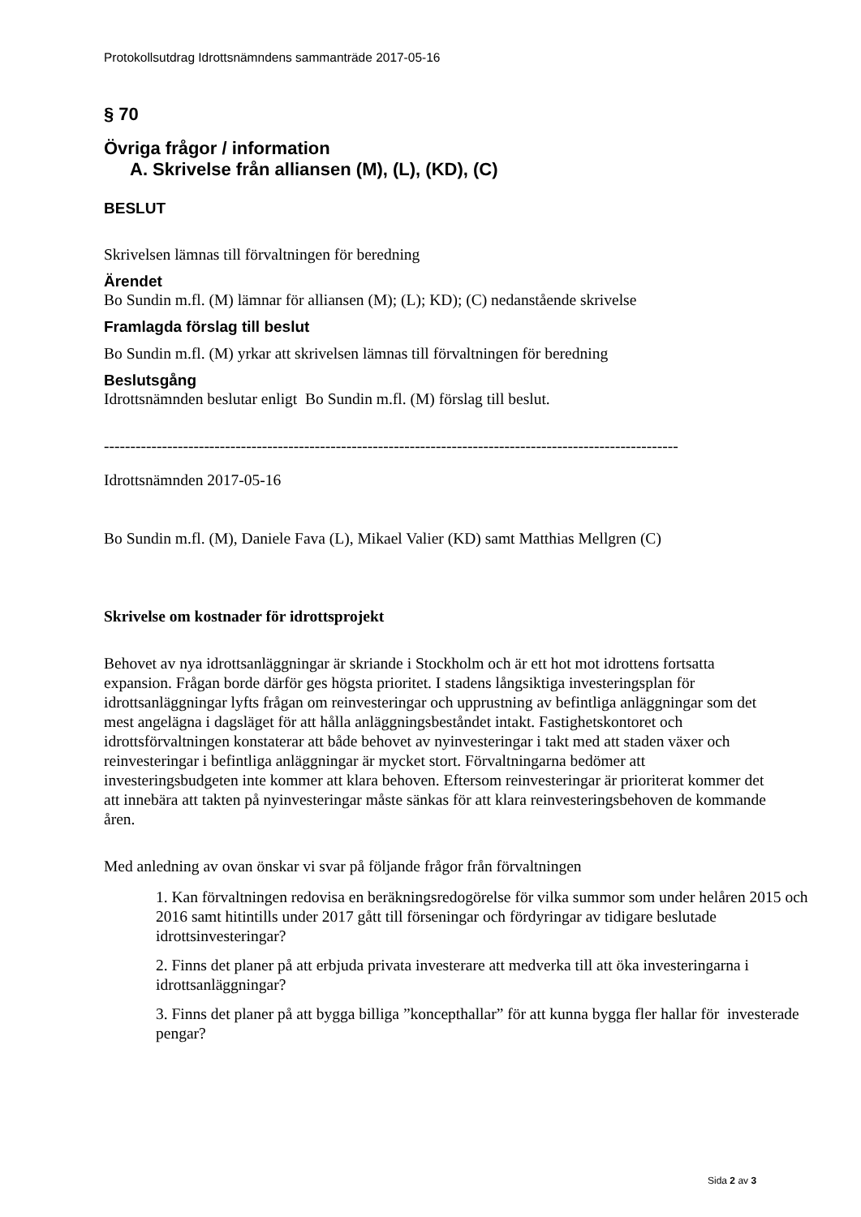Protokollsutdrag Idrottsnämndens sammanträde 2017-05-16
§ 70
Övriga frågor / information
A. Skrivelse från alliansen (M), (L), (KD), (C)
BESLUT
Skrivelsen lämnas till förvaltningen för beredning
Ärendet
Bo Sundin m.fl. (M) lämnar för alliansen (M); (L); KD); (C) nedanstående skrivelse
Framlagda förslag till beslut
Bo Sundin m.fl. (M) yrkar att skrivelsen lämnas till förvaltningen för beredning
Beslutsgång
Idrottsnämnden beslutar enligt Bo Sundin m.fl. (M) förslag till beslut.
-------------------------------------------------------------------------------------------------------------
Idrottsnämnden 2017-05-16
Bo Sundin m.fl. (M), Daniele Fava (L), Mikael Valier (KD) samt Matthias Mellgren (C)
Skrivelse om kostnader för idrottsprojekt
Behovet av nya idrottsanläggningar är skriande i Stockholm och är ett hot mot idrottens fortsatta expansion. Frågan borde därför ges högsta prioritet. I stadens långsiktiga investeringsplan för idrottsanläggningar lyfts frågan om reinvesteringar och upprustning av befintliga anläggningar som det mest angelägna i dagsläget för att hålla anläggningsbeståndet intakt. Fastighetskontoret och idrottsförvaltningen konstaterar att både behovet av nyinvesteringar i takt med att staden växer och reinvesteringar i befintliga anläggningar är mycket stort. Förvaltningarna bedömer att investeringsbudgeten inte kommer att klara behoven. Eftersom reinvesteringar är prioriterat kommer det att innebära att takten på nyinvesteringar måste sänkas för att klara reinvesteringsbehoven de kommande åren.
Med anledning av ovan önskar vi svar på följande frågor från förvaltningen
1. Kan förvaltningen redovisa en beräkningsredogörelse för vilka summor som under helåren 2015 och 2016 samt hitintills under 2017 gått till förseningar och fördyringar av tidigare beslutade idrottsinvesteringar?
2. Finns det planer på att erbjuda privata investerare att medverka till att öka investeringarna i idrottsanläggningar?
3. Finns det planer på att bygga billiga ”koncepthallar” för att kunna bygga fler hallar för investerade pengar?
Sida 2 av 3